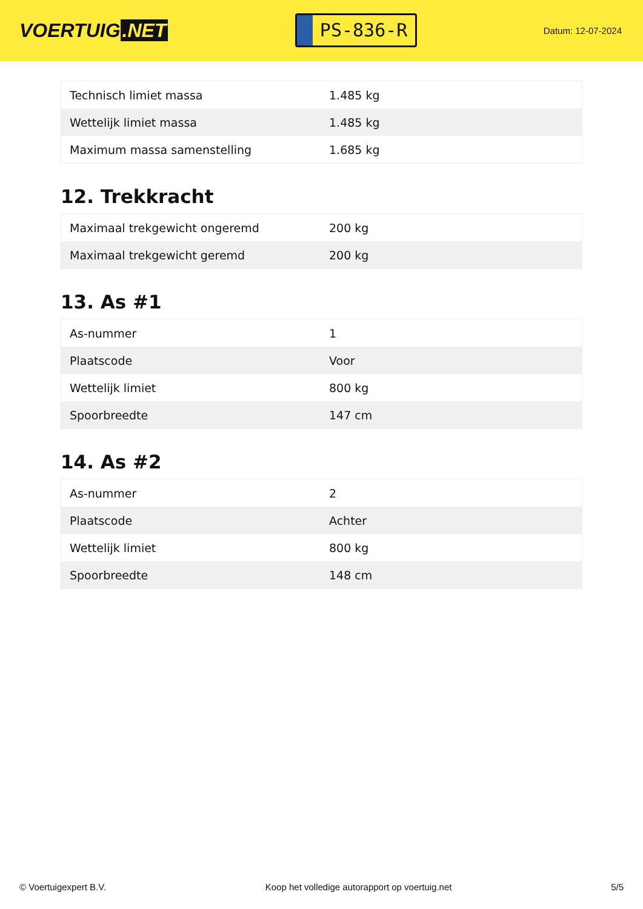VOERTUIG.NET
PS-836-R
Datum: 12-07-2024
| Technisch limiet massa | 1.485 kg |
| Wettelijk limiet massa | 1.485 kg |
| Maximum massa samenstelling | 1.685 kg |
12. Trekkracht
| Maximaal trekgewicht ongeremd | 200 kg |
| Maximaal trekgewicht geremd | 200 kg |
13. As #1
| As-nummer | 1 |
| Plaatscode | Voor |
| Wettelijk limiet | 800 kg |
| Spoorbreedte | 147 cm |
14. As #2
| As-nummer | 2 |
| Plaatscode | Achter |
| Wettelijk limiet | 800 kg |
| Spoorbreedte | 148 cm |
© Voertuigexpert B.V. Koop het volledige autorapport op voertuig.net 5/5